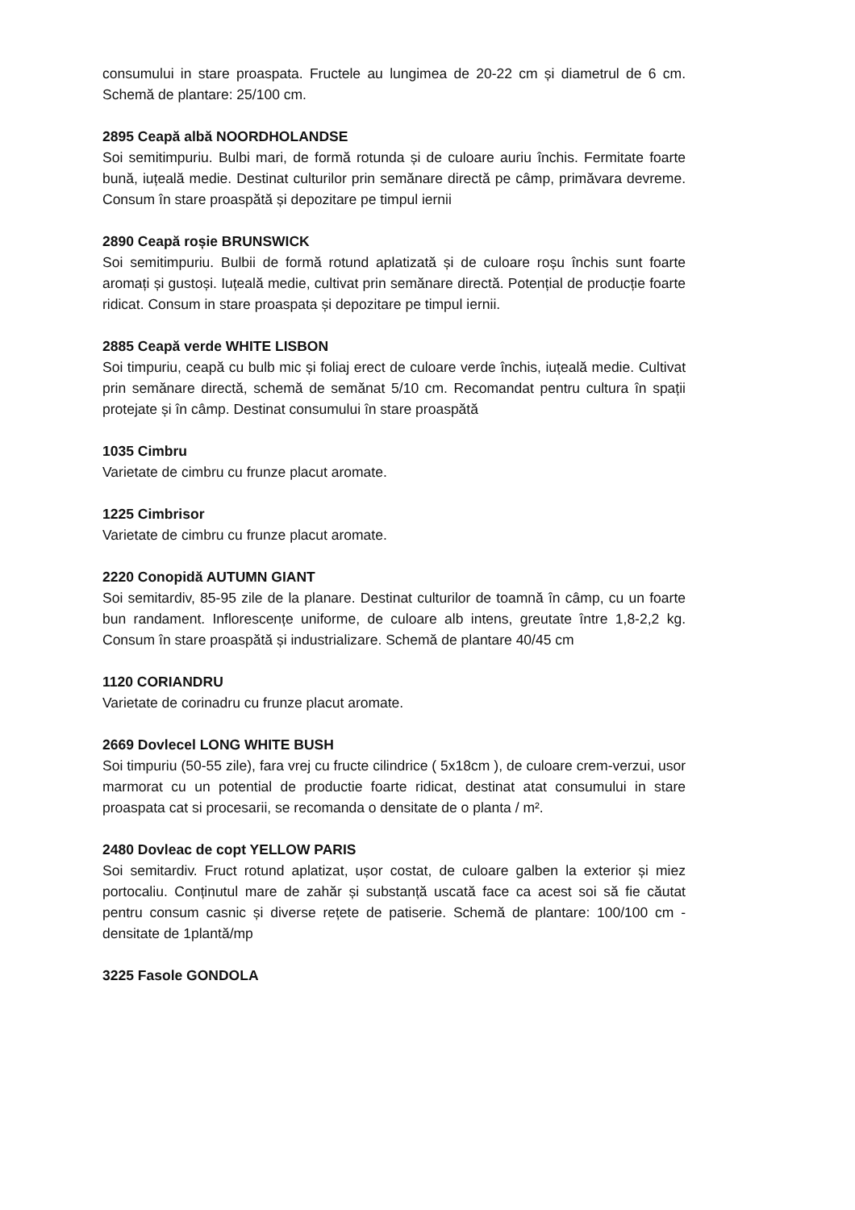consumului in stare proaspata. Fructele au lungimea de 20-22 cm și diametrul de 6 cm. Schemă de plantare: 25/100 cm.
2895 Ceapă albă NOORDHOLANDSE
Soi semitimpuriu. Bulbi mari, de formă rotunda și de culoare auriu închis. Fermitate foarte bună, iuțeală medie. Destinat culturilor prin semănare directă pe câmp, primăvara devreme. Consum în stare proaspătă și depozitare pe timpul iernii
2890 Ceapă roșie BRUNSWICK
Soi semitimpuriu. Bulbii de formă rotund aplatizată și de culoare roșu închis sunt foarte aromați și gustoși. Iuțeală medie, cultivat prin semănare directă. Potențial de producție foarte ridicat. Consum in stare proaspata și depozitare pe timpul iernii.
2885 Ceapă verde WHITE LISBON
Soi timpuriu, ceapă cu bulb mic și foliaj erect de culoare verde închis, iuțeală medie. Cultivat prin semănare directă, schemă de semănat 5/10 cm. Recomandat pentru cultura în spații protejate și în câmp. Destinat consumului în stare proaspătă
1035 Cimbru
Varietate de cimbru cu frunze placut aromate.
1225 Cimbrisor
Varietate de cimbru cu frunze placut aromate.
2220 Conopidă AUTUMN GIANT
Soi semitardiv, 85-95 zile de la planare. Destinat culturilor de toamnă în câmp, cu un foarte bun randament. Inflorescențe uniforme, de culoare alb intens, greutate între 1,8-2,2 kg. Consum în stare proaspătă și industrializare. Schemă de plantare 40/45 cm
1120 CORIANDRU
Varietate de corinadru cu frunze placut aromate.
2669 Dovlecel LONG WHITE BUSH
Soi timpuriu (50-55 zile), fara vrej cu fructe cilindrice ( 5x18cm ), de culoare crem-verzui, usor marmorat cu un potential de productie foarte ridicat, destinat atat consumului in stare proaspata cat si procesarii, se recomanda o densitate de o planta / m².
2480 Dovleac de copt YELLOW PARIS
Soi semitardiv. Fruct rotund aplatizat, ușor costat, de culoare galben la exterior și miez portocaliu. Conținutul mare de zahăr și substanță uscată face ca acest soi să fie căutat pentru consum casnic și diverse rețete de patiserie. Schemă de plantare: 100/100 cm - densitate de 1plantă/mp
3225 Fasole GONDOLA